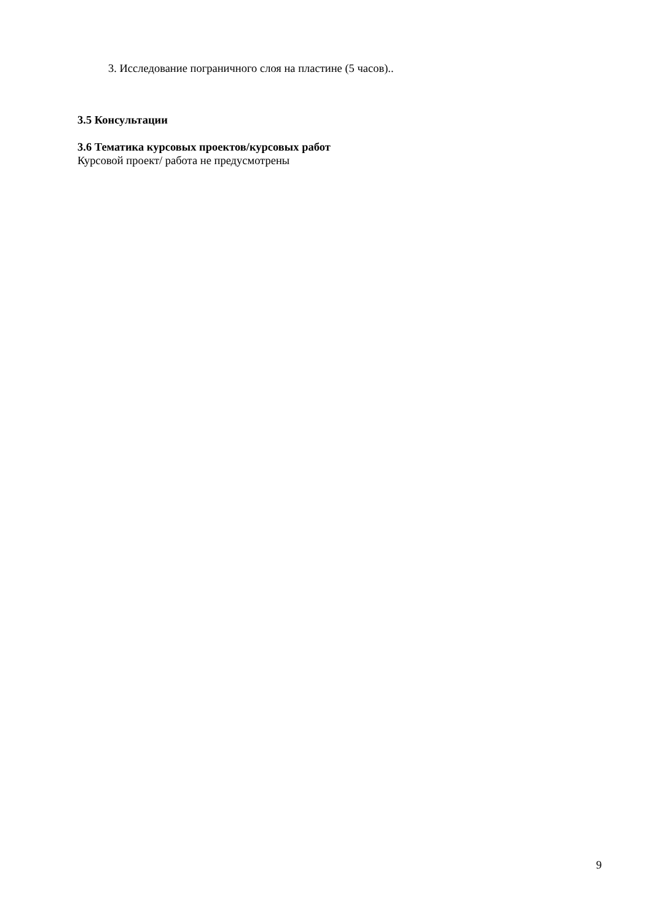3. Исследование пограничного слоя на пластине (5 часов)..
3.5 Консультации
3.6 Тематика курсовых проектов/курсовых работ
Курсовой проект/ работа не предусмотрены
9